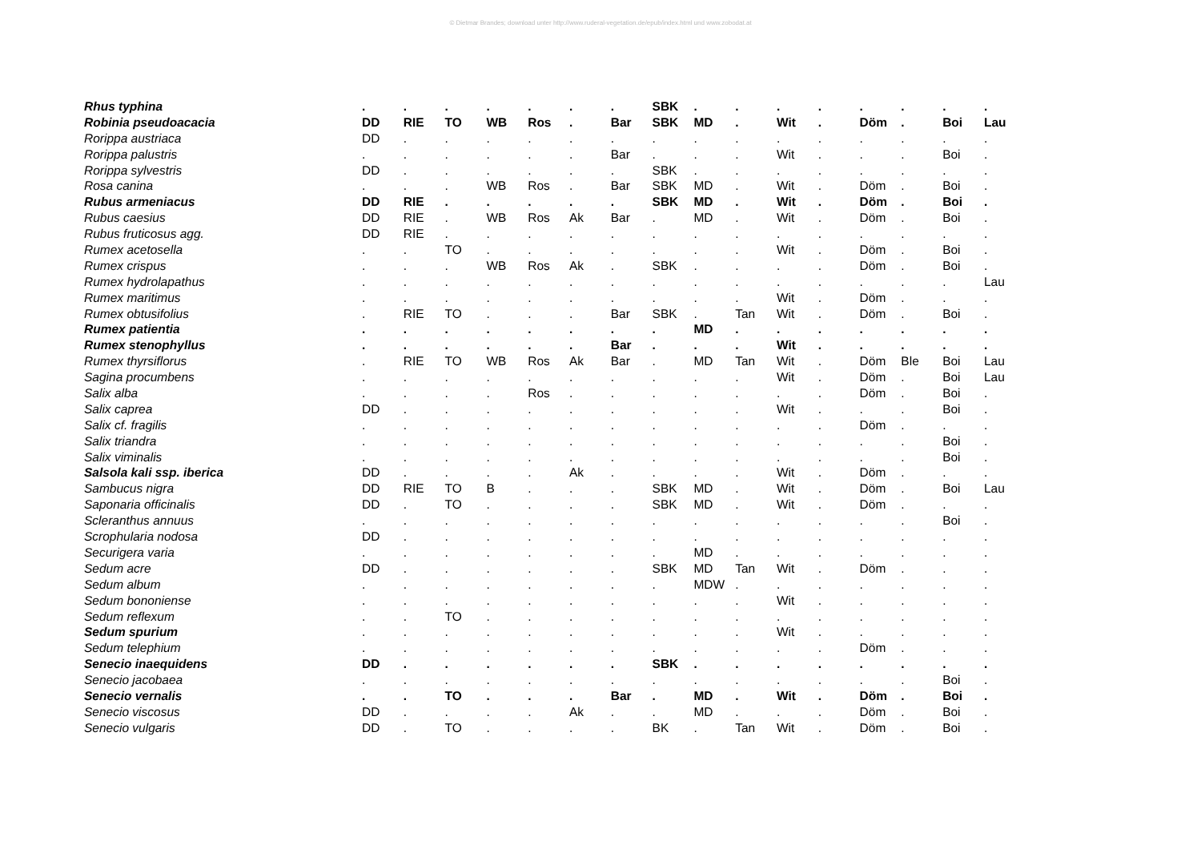© Dietmar Brandes; download unter http://www.ruderal-vegetation.de/epub/index.html und www.zobodat.at
| Rhus typhina | . | . | . | . | . | . | . | SBK | . | . | . | . | . | . | . | . |
| Robinia pseudoacacia | DD | RIE | TO | WB | Ros | . | Bar | SBK | MD | . | Wit | . | Döm | . | Boi | Lau |
| Rorippa austriaca | DD | . | . | . | . | . | . | . | . | . | . | . | . | . | . | . |
| Rorippa palustris | . | . | . | . | . | . | Bar | . | . | . | Wit | . | . | . | Boi | . |
| Rorippa sylvestris | DD | . | . | . | . | . | . | SBK | . | . | . | . | . | . | . | . |
| Rosa canina | . | . | . | WB | Ros | . | Bar | SBK | MD | . | Wit | . | Döm | . | Boi | . |
| Rubus armeniacus | DD | RIE | . | . | . | . | . | SBK | MD | . | Wit | . | Döm | . | Boi | . |
| Rubus caesius | DD | RIE | . | WB | Ros | Ak | Bar | . | MD | . | Wit | . | Döm | . | Boi | . |
| Rubus fruticosus agg. | DD | RIE | . | . | . | . | . | . | . | . | . | . | . | . | . | . |
| Rumex acetosella | . | . | TO | . | . | . | . | . | . | . | Wit | . | Döm | . | Boi | . |
| Rumex crispus | . | . | . | WB | Ros | Ak | . | SBK | . | . | . | . | Döm | . | Boi | . |
| Rumex hydrolapathus | . | . | . | . | . | . | . | . | . | . | . | . | . | . | . | Lau |
| Rumex maritimus | . | . | . | . | . | . | . | . | . | . | Wit | . | Döm | . | . | . |
| Rumex obtusifolius | . | RIE | TO | . | . | . | Bar | SBK | . | Tan | Wit | . | Döm | . | Boi | . |
| Rumex patientia | . | . | . | . | . | . | . | . | MD | . | . | . | . | . | . | . |
| Rumex stenophyllus | . | . | . | . | . | . | Bar | . | . | . | Wit | . | . | . | . | . |
| Rumex thyrsiflorus | . | RIE | TO | WB | Ros | Ak | Bar | . | MD | Tan | Wit | . | Döm | Ble | Boi | Lau |
| Sagina procumbens | . | . | . | . | . | . | . | . | . | . | Wit | . | Döm | . | Boi | Lau |
| Salix alba | . | . | . | . | Ros | . | . | . | . | . | . | . | Döm | . | Boi | . |
| Salix caprea | DD | . | . | . | . | . | . | . | . | . | Wit | . | . | . | Boi | . |
| Salix cf. fragilis | . | . | . | . | . | . | . | . | . | . | . | . | Döm | . | . | . |
| Salix triandra | . | . | . | . | . | . | . | . | . | . | . | . | . | . | Boi | . |
| Salix viminalis | . | . | . | . | . | . | . | . | . | . | . | . | . | . | Boi | . |
| Salsola kali ssp. iberica | DD | . | . | . | . | Ak | . | . | . | . | Wit | . | Döm | . | . | . |
| Sambucus nigra | DD | RIE | TO | B | . | . | . | SBK | MD | . | Wit | . | Döm | . | Boi | Lau |
| Saponaria officinalis | DD | . | TO | . | . | . | . | SBK | MD | . | Wit | . | Döm | . | . | . |
| Scleranthus annuus | . | . | . | . | . | . | . | . | . | . | . | . | . | . | Boi | . |
| Scrophularia nodosa | DD | . | . | . | . | . | . | . | . | . | . | . | . | . | . | . |
| Securigera varia | . | . | . | . | . | . | . | . | MD | . | . | . | . | . | . | . |
| Sedum acre | DD | . | . | . | . | . | . | SBK | MD | Tan | Wit | . | Döm | . | . | . |
| Sedum album | . | . | . | . | . | . | . | . | MDW | . | . | . | . | . | . | . |
| Sedum bononiense | . | . | . | . | . | . | . | . | . | . | Wit | . | . | . | . | . |
| Sedum reflexum | . | . | TO | . | . | . | . | . | . | . | . | . | . | . | . | . |
| Sedum spurium | . | . | . | . | . | . | . | . | . | . | Wit | . | . | . | . | . |
| Sedum telephium | . | . | . | . | . | . | . | . | . | . | . | . | Döm | . | . | . |
| Senecio inaequidens | DD | . | . | . | . | . | . | SBK | . | . | . | . | . | . | . | . |
| Senecio jacobaea | . | . | . | . | . | . | . | . | . | . | . | . | . | . | Boi | . |
| Senecio vernalis | . | . | TO | . | . | . | Bar | . | MD | . | Wit | . | Döm | . | Boi | . |
| Senecio viscosus | DD | . | . | . | . | Ak | . | . | MD | . | . | . | Döm | . | Boi | . |
| Senecio vulgaris | DD | . | TO | . | . | . | . | BK | . | Tan | Wit | . | Döm | . | Boi | . |